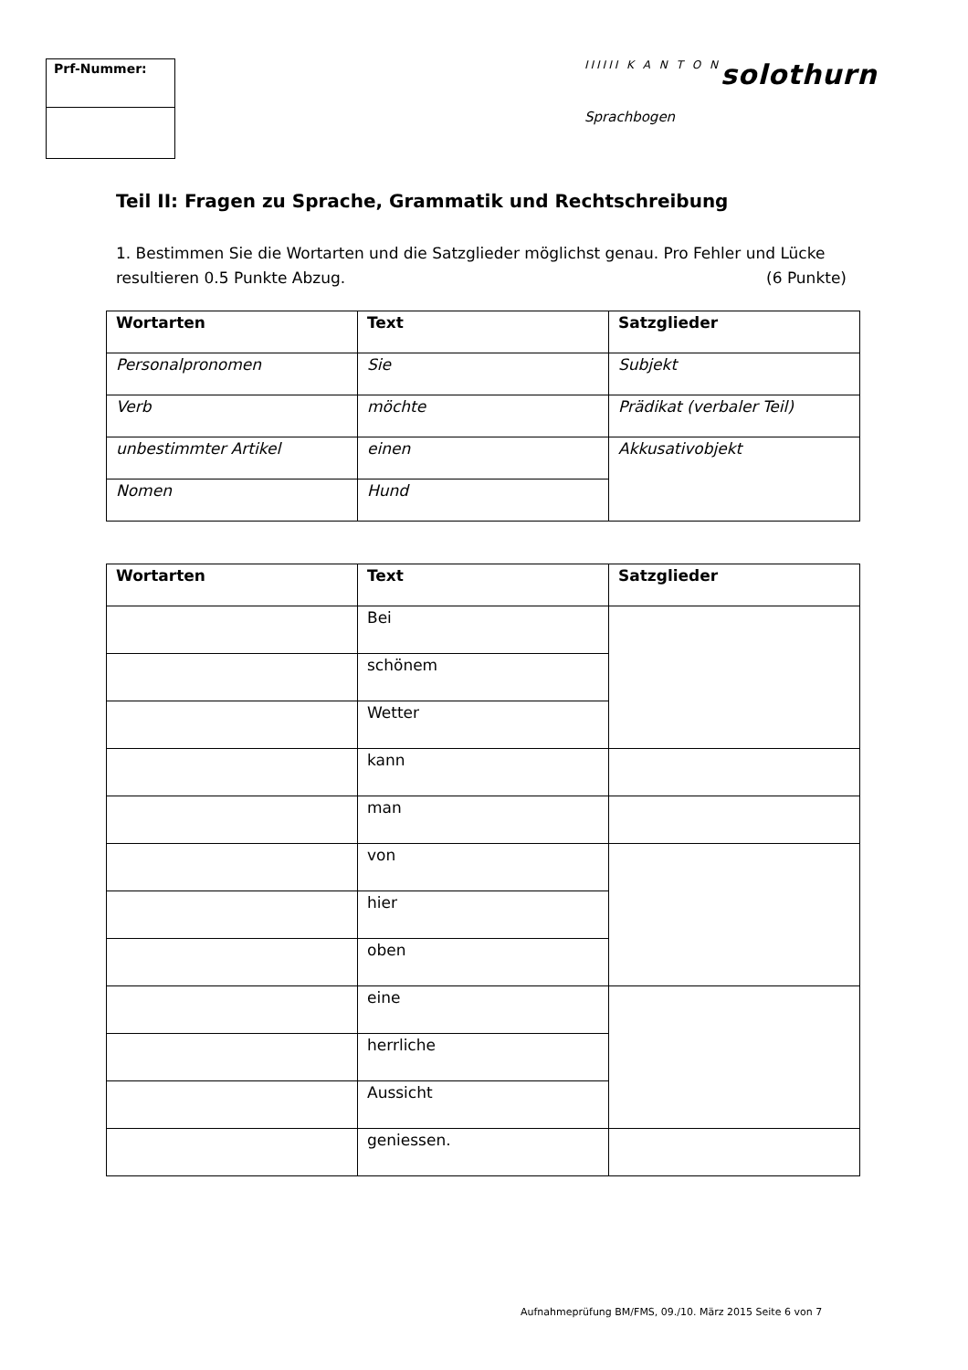Prf-Nummer:
IIIIII K A N T O N solothurn
Sprachbogen
Teil II: Fragen zu Sprache, Grammatik und Rechtschreibung
1. Bestimmen Sie die Wortarten und die Satzglieder möglichst genau. Pro Fehler und Lücke resultieren 0.5 Punkte Abzug. (6 Punkte)
| Wortarten | Text | Satzglieder |
| --- | --- | --- |
| Personalpronomen | Sie | Subjekt |
| Verb | möchte | Prädikat (verbaler Teil) |
| unbestimmter Artikel | einen | Akkusativobjekt |
| Nomen | Hund | |
| Wortarten | Text | Satzglieder |
| --- | --- | --- |
| | Bei | |
| | schönem | |
| | Wetter | |
| | kann | |
| | man | |
| | von | |
| | hier | |
| | oben | |
| | eine | |
| | herrliche | |
| | Aussicht | |
| | geniessen. | |
Aufnahmeprüfung BM/FMS, 09./10. März 2015 Seite 6 von 7